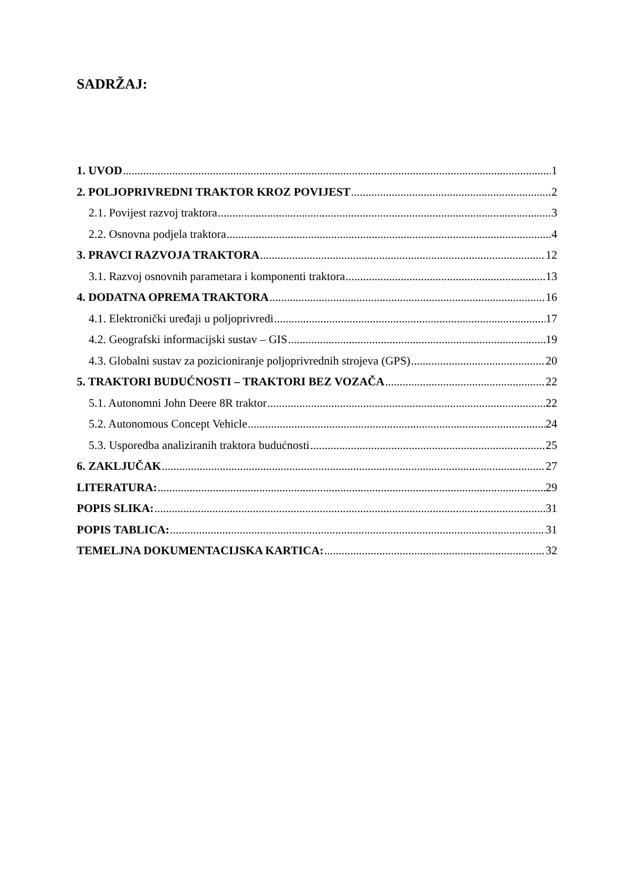SADRŽAJ:
1. UVOD 1
2. POLJOPRIVREDNI TRAKTOR KROZ POVIJEST 2
2.1. Povijest razvoj traktora 3
2.2. Osnovna podjela traktora 4
3. PRAVCI RAZVOJA TRAKTORA 12
3.1. Razvoj osnovnih parametara i komponenti traktora 13
4. DODATNA OPREMA TRAKTORA 16
4.1. Elektronički uređaji u poljoprivredi 17
4.2. Geografski informacijski sustav – GIS 19
4.3. Globalni sustav za pozicioniranje poljoprivrednih strojeva (GPS) 20
5. TRAKTORI BUDUĆNOSTI – TRAKTORI BEZ VOZAČA 22
5.1. Autonomni John Deere 8R traktor 22
5.2. Autonomous Concept Vehicle 24
5.3. Usporedba analiziranih traktora budućnosti 25
6. ZAKLJUČAK 27
LITERATURA: 29
POPIS SLIKA: 31
POPIS TABLICA: 31
TEMELJNA DOKUMENTACIJSKA KARTICA: 32